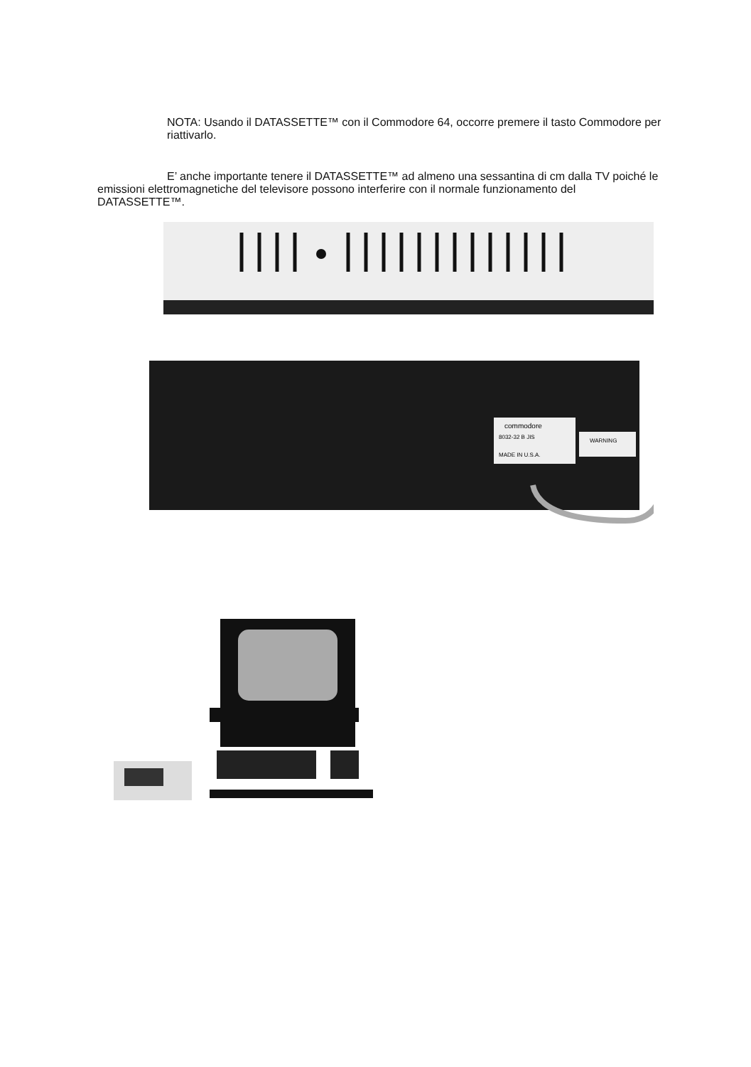NOTA: Usando il DATASSETTE™ con il Commodore 64, occorre premere il tasto Commodore per riattivarlo.
E’ anche importante tenere il DATASSETTE™ ad almeno una sessantina di cm dalla TV poiché le emissioni elettromagnetiche del televisore possono interferire con il normale funzionamento del DATASSETTE™.
commodore
8032-32 B JIS
MADE IN U.S.A.
WARNING